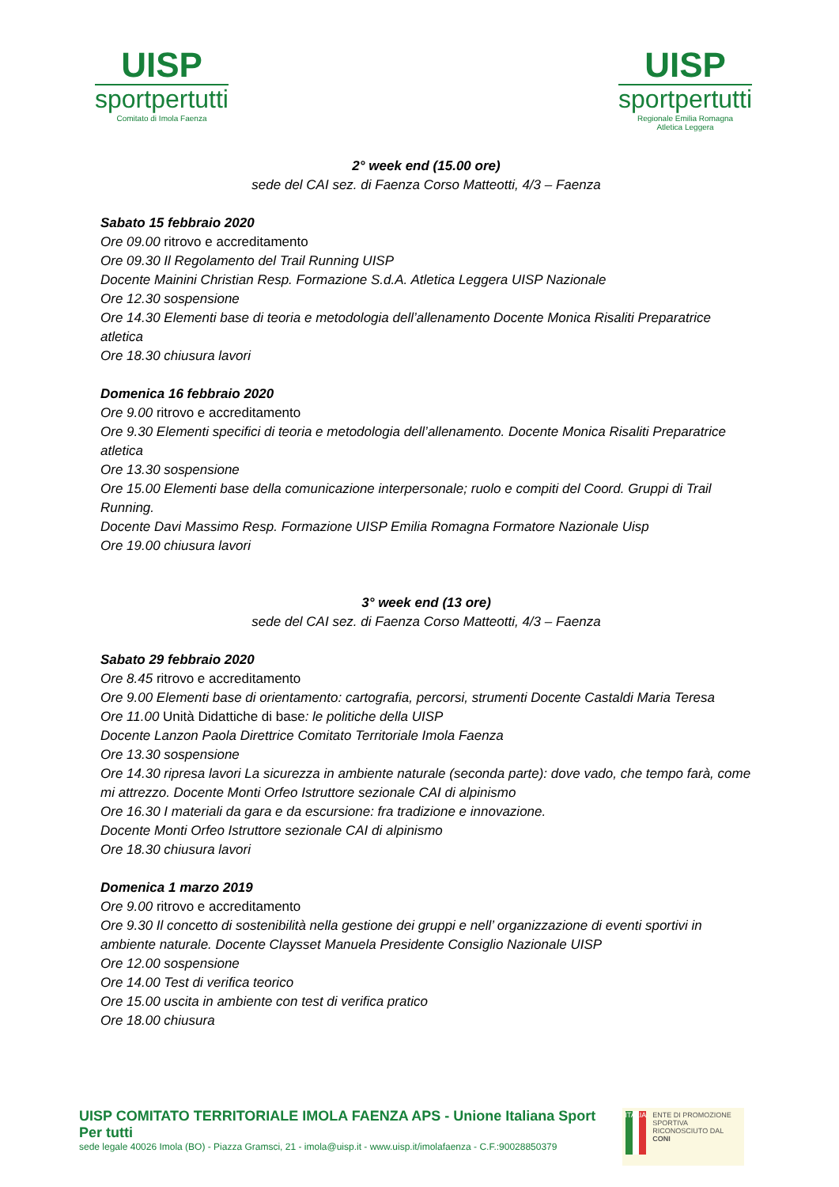UISP
sportpertutti
Comitato di Imola Faenza
UISP
sportpertutti
Regionale Emilia Romagna
Atletica Leggera
2° week end (15.00 ore)
sede del CAI sez. di Faenza Corso Matteotti, 4/3 – Faenza
Sabato 15 febbraio 2020
Ore 09.00 ritrovo e accreditamento
Ore 09.30 Il Regolamento del Trail Running UISP
Docente Mainini Christian Resp. Formazione S.d.A. Atletica Leggera UISP Nazionale
Ore 12.30 sospensione
Ore 14.30 Elementi base di teoria e metodologia dell’allenamento Docente Monica Risaliti Preparatrice atletica
Ore 18.30 chiusura lavori
Domenica 16 febbraio 2020
Ore 9.00 ritrovo e accreditamento
Ore 9.30 Elementi specifici di teoria e metodologia dell’allenamento. Docente Monica Risaliti Preparatrice atletica
Ore 13.30 sospensione
Ore 15.00 Elementi base della comunicazione interpersonale; ruolo e compiti del Coord. Gruppi di Trail Running.
Docente Davi Massimo Resp. Formazione UISP Emilia Romagna Formatore Nazionale Uisp
Ore 19.00 chiusura lavori
3° week end (13 ore)
sede del CAI sez. di Faenza Corso Matteotti, 4/3 – Faenza
Sabato 29 febbraio 2020
Ore 8.45 ritrovo e accreditamento
Ore 9.00 Elementi base di orientamento: cartografia, percorsi, strumenti Docente Castaldi Maria Teresa
Ore 11.00 Unità Didattiche di base: le politiche della UISP
Docente Lanzon Paola Direttrice Comitato Territoriale Imola Faenza
Ore 13.30 sospensione
Ore 14.30 ripresa lavori La sicurezza in ambiente naturale (seconda parte): dove vado, che tempo farà, come mi attrezzo. Docente Monti Orfeo Istruttore sezionale CAI di alpinismo
Ore 16.30 I materiali da gara e da escursione: fra tradizione e innovazione.
Docente Monti Orfeo Istruttore sezionale CAI di alpinismo
Ore 18.30 chiusura lavori
Domenica 1 marzo 2019
Ore 9.00 ritrovo e accreditamento
Ore 9.30 Il concetto di sostenibilità nella gestione dei gruppi e nell’ organizzazione di eventi sportivi in ambiente naturale. Docente Claysset Manuela Presidente Consiglio Nazionale UISP
Ore 12.00 sospensione
Ore 14.00 Test di verifica teorico
Ore 15.00 uscita in ambiente con test di verifica pratico
Ore 18.00 chiusura
UISP COMITATO TERRITORIALE IMOLA FAENZA APS - Unione Italiana Sport Per tutti
sede legale 40026 Imola (BO) - Piazza Gramsci, 21 - imola@uisp.it - www.uisp.it/imolafaenza - C.F.:90028850379
ITALIA
ENTE DI PROMOZIONE SPORTIVA RICONOSCIUTO DAL CONI